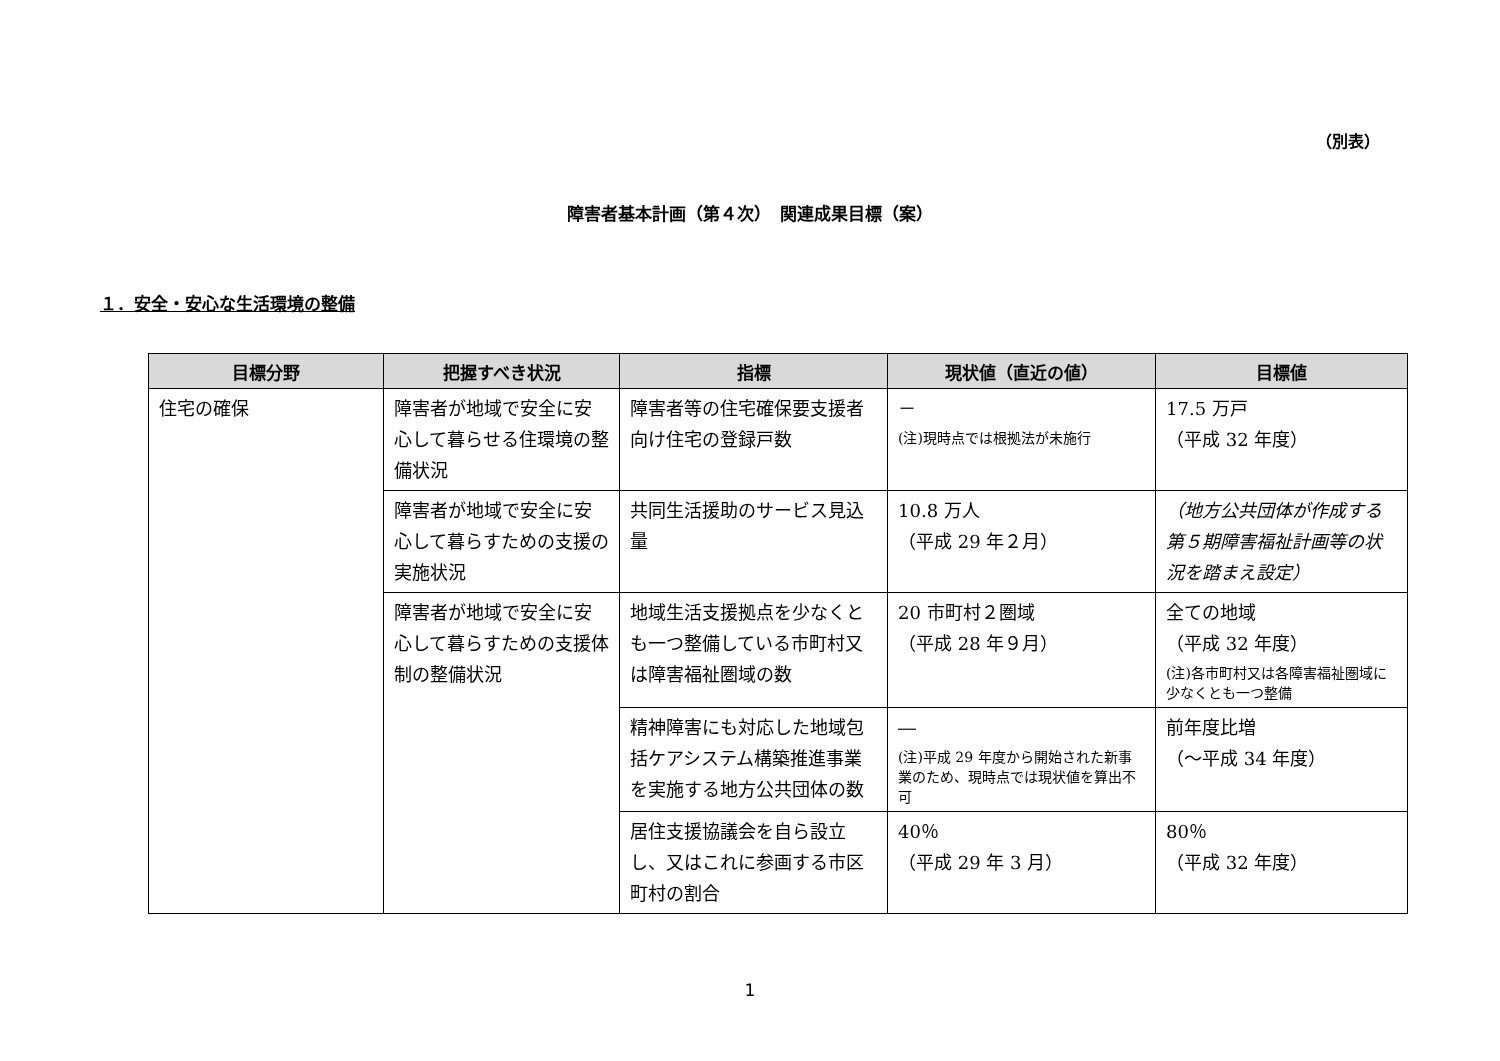（別表）
障害者基本計画（第４次）　関連成果目標（案）
１．安全・安心な生活環境の整備
| 目標分野 | 把握すべき状況 | 指標 | 現状値（直近の値） | 目標値 |
| --- | --- | --- | --- | --- |
| 住宅の確保 | 障害者が地域で安全に安心して暮らせる住環境の整備状況 | 障害者等の住宅確保要支援者向け住宅の登録戸数 | － (注)現時点では根拠法が未施行 | 17.5 万戸 （平成 32 年度） |
| | 障害者が地域で安全に安心して暮らすための支援の実施状況 | 共同生活援助のサービス見込量 | 10.8 万人 （平成 29 年２月） | （地方公共団体が作成する第５期障害福祉計画等の状況を踏まえ設定） |
| | 障害者が地域で安全に安心して暮らすための支援体制の整備状況 | 地域生活支援拠点を少なくとも一つ整備している市町村又は障害福祉圏域の数 | 20 市町村２圏域 （平成 28 年９月） | 全ての地域 （平成 32 年度） (注)各市町村又は各障害福祉圏域に少なくとも一つ整備 |
| | | 精神障害にも対応した地域包括ケアシステム構築推進事業を実施する地方公共団体の数 | ― (注)平成 29 年度から開始された新事業のため、現時点では現状値を算出不可 | 前年度比増 （～平成 34 年度） |
| | | 居住支援協議会を自ら設立し、又はこれに参画する市区町村の割合 | 40％ （平成 29 年 3 月） | 80％ （平成 32 年度） |
1